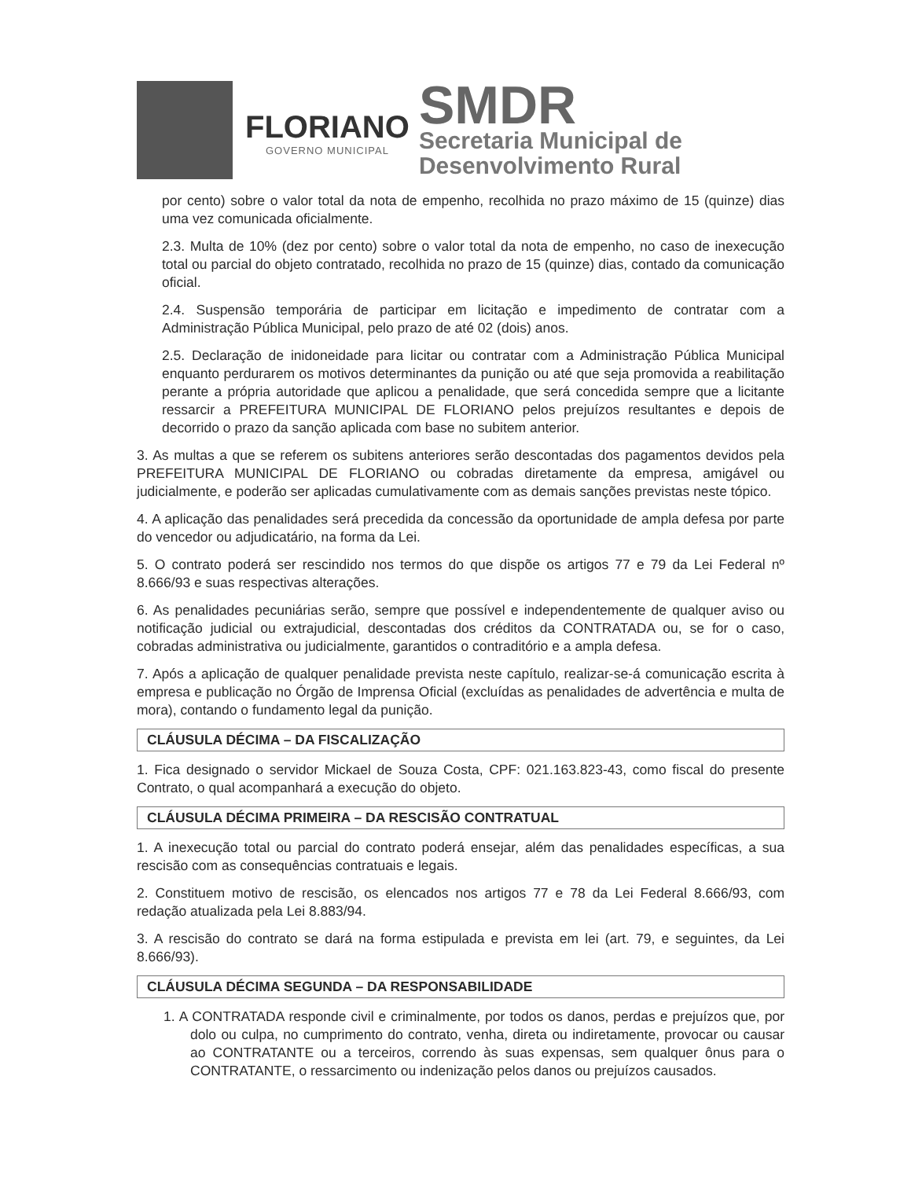FLORIANO
GOVERNO MUNICIPAL
SMDR
Secretaria Municipal de
Desenvolvimento Rural
por cento) sobre o valor total da nota de empenho, recolhida no prazo máximo de 15 (quinze) dias uma vez comunicada oficialmente.
2.3. Multa de 10% (dez por cento) sobre o valor total da nota de empenho, no caso de inexecução total ou parcial do objeto contratado, recolhida no prazo de 15 (quinze) dias, contado da comunicação oficial.
2.4. Suspensão temporária de participar em licitação e impedimento de contratar com a Administração Pública Municipal, pelo prazo de até 02 (dois) anos.
2.5. Declaração de inidoneidade para licitar ou contratar com a Administração Pública Municipal enquanto perdurarem os motivos determinantes da punição ou até que seja promovida a reabilitação perante a própria autoridade que aplicou a penalidade, que será concedida sempre que a licitante ressarcir a PREFEITURA MUNICIPAL DE FLORIANO pelos prejuízos resultantes e depois de decorrido o prazo da sanção aplicada com base no subitem anterior.
3. As multas a que se referem os subitens anteriores serão descontadas dos pagamentos devidos pela PREFEITURA MUNICIPAL DE FLORIANO ou cobradas diretamente da empresa, amigável ou judicialmente, e poderão ser aplicadas cumulativamente com as demais sanções previstas neste tópico.
4. A aplicação das penalidades será precedida da concessão da oportunidade de ampla defesa por parte do vencedor ou adjudicatário, na forma da Lei.
5. O contrato poderá ser rescindido nos termos do que dispõe os artigos 77 e 79 da Lei Federal nº 8.666/93 e suas respectivas alterações.
6. As penalidades pecuniárias serão, sempre que possível e independentemente de qualquer aviso ou notificação judicial ou extrajudicial, descontadas dos créditos da CONTRATADA ou, se for o caso, cobradas administrativa ou judicialmente, garantidos o contraditório e a ampla defesa.
7. Após a aplicação de qualquer penalidade prevista neste capítulo, realizar-se-á comunicação escrita à empresa e publicação no Órgão de Imprensa Oficial (excluídas as penalidades de advertência e multa de mora), contando o fundamento legal da punição.
CLÁUSULA DÉCIMA – DA FISCALIZAÇÃO
1. Fica designado o servidor Mickael de Souza Costa, CPF: 021.163.823-43, como fiscal do presente Contrato, o qual acompanhará a execução do objeto.
CLÁUSULA DÉCIMA PRIMEIRA – DA RESCISÃO CONTRATUAL
1. A inexecução total ou parcial do contrato poderá ensejar, além das penalidades específicas, a sua rescisão com as consequências contratuais e legais.
2. Constituem motivo de rescisão, os elencados nos artigos 77 e 78 da Lei Federal 8.666/93, com redação atualizada pela Lei 8.883/94.
3. A rescisão do contrato se dará na forma estipulada e prevista em lei (art. 79, e seguintes, da Lei 8.666/93).
CLÁUSULA DÉCIMA SEGUNDA – DA RESPONSABILIDADE
1. A CONTRATADA responde civil e criminalmente, por todos os danos, perdas e prejuízos que, por dolo ou culpa, no cumprimento do contrato, venha, direta ou indiretamente, provocar ou causar ao CONTRATANTE ou a terceiros, correndo às suas expensas, sem qualquer ônus para o CONTRATANTE, o ressarcimento ou indenização pelos danos ou prejuízos causados.